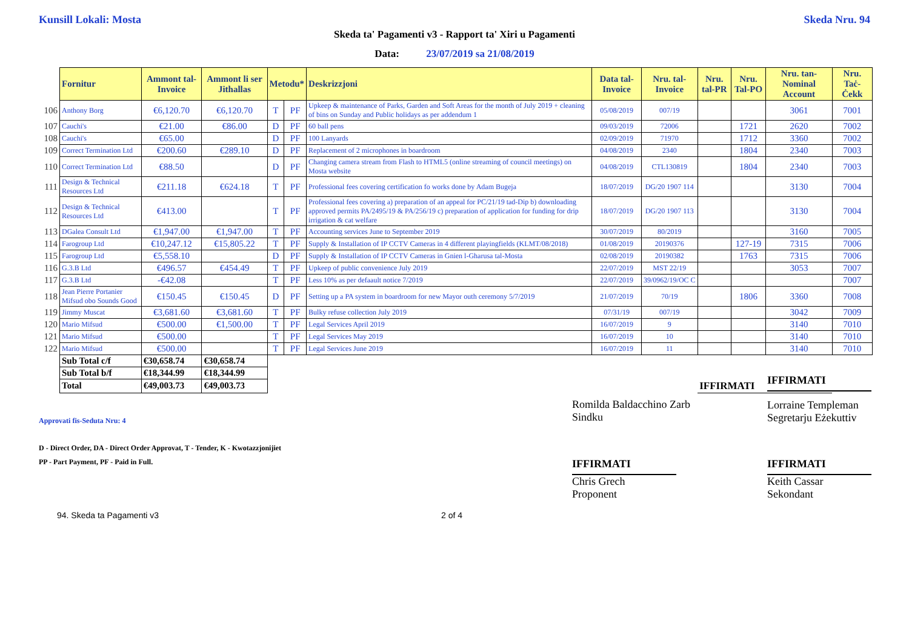Kunsill Lokali: Mosta Skeda Nru. 94
Skeda ta' Pagamenti v3 - Rapport ta' Xiri u Pagamenti
Data: 23/07/2019 sa 21/08/2019
| | Fornitur | Ammont tal-Invoice | Ammont li ser Jithallas | Metodu* | | Deskrizzjoni | Data tal-Invoice | Nru. tal-Invoice | Nru. tal-PR | Nru. Tal-PO | Nru. tan-Nominal Account | Nru. Taċ-Ċekk |
| --- | --- | --- | --- | --- | --- | --- | --- | --- | --- | --- | --- | --- |
| 106 | Anthony Borg | €6,120.70 | €6,120.70 | T | PF | Upkeep & maintenance of Parks, Garden and Soft Areas for the month of July 2019 + cleaning of bins on Sunday and Public holidays as per addendum 1 | 05/08/2019 | 007/19 | | | 3061 | 7001 |
| 107 | Cauchi's | €21.00 | €86.00 | D | PF | 60 ball pens | 09/03/2019 | 72006 | | 1721 | 2620 | 7002 |
| 108 | Cauchi's | €65.00 | | D | PF | 100 Lanyards | 02/09/2019 | 71970 | | 1712 | 3360 | 7002 |
| 109 | Correct Termination Ltd | €200.60 | €289.10 | D | PF | Replacement of 2 microphones in boardroom | 04/08/2019 | 2340 | | 1804 | 2340 | 7003 |
| 110 | Correct Termination Ltd | €88.50 | | D | PF | Changing camera stream from Flash to HTML5 (online streaming of council meetings) on Mosta website | 04/08/2019 | CTL130819 | | 1804 | 2340 | 7003 |
| 111 | Design & Technical Resources Ltd | €211.18 | €624.18 | T | PF | Professional fees covering certification fo works done by Adam Bugeja | 18/07/2019 | DG/20 1907 114 | | | 3130 | 7004 |
| 112 | Design & Technical Resources Ltd | €413.00 | | T | PF | Professional fees covering a) preparation of an appeal for PC/21/19 tad-Dip b) downloading approved permits PA/2495/19 & PA/256/19 c) preparation of application for funding for drip irrigation & cat welfare | 18/07/2019 | DG/20 1907 113 | | | 3130 | 7004 |
| 113 | DGalea Consult Ltd | €1,947.00 | €1,947.00 | T | PF | Accounting services June to September 2019 | 30/07/2019 | 80/2019 | | | 3160 | 7005 |
| 114 | Farogroup Ltd | €10,247.12 | €15,805.22 | T | PF | Supply & Installation of IP CCTV Cameras in 4 different playingfields (KLMT/08/2018) | 01/08/2019 | 20190376 | | 127-19 | 7315 | 7006 |
| 115 | Farogroup Ltd | €5,558.10 | | D | PF | Supply & Installation of IP CCTV Cameras in Gnien l-Gharusa tal-Mosta | 02/08/2019 | 20190382 | | 1763 | 7315 | 7006 |
| 116 | G.3.B Ltd | €496.57 | €454.49 | T | PF | Upkeep of public convenience July 2019 | 22/07/2019 | MST 22/19 | | | 3053 | 7007 |
| 117 | G.3.B Ltd | -€42.08 | | T | PF | Less 10% as per defaault notice 7/2019 | 22/07/2019 | 39/0962/19/OC C | | | | 7007 |
| 118 | Jean Pierre Portanier Mifsud obo Sounds Good | €150.45 | €150.45 | D | PF | Setting up a PA system in boardroom for new Mayor outh ceremony 5/7/2019 | 21/07/2019 | 70/19 | | 1806 | 3360 | 7008 |
| 119 | Jimmy Muscat | €3,681.60 | €3,681.60 | T | PF | Bulky refuse collection July 2019 | 07/31/19 | 007/19 | | | 3042 | 7009 |
| 120 | Mario Mifsud | €500.00 | €1,500.00 | T | PF | Legal Services April 2019 | 16/07/2019 | 9 | | | 3140 | 7010 |
| 121 | Mario Mifsud | €500.00 | | T | PF | Legal Services May 2019 | 16/07/2019 | 10 | | | 3140 | 7010 |
| 122 | Mario Mifsud | €500.00 | | T | PF | Legal Services June 2019 | 16/07/2019 | 11 | | | 3140 | 7010 |
| | Sub Total c/f | €30,658.74 | €30,658.74 | | | | | | | | | |
| | Sub Total b/f | €18,344.99 | €18,344.99 | | | | | | | | | |
| | Total | €49,003.73 | €49,003.73 | | | | | | IFFIRMATI | | | |
Approvati fis-Seduta Nru: 4
Romilda Baldacchino Zarb
Sindku
IFFIRMATI
Lorraine Templeman
Segretarju Eżekuttiv
D - Direct Order, DA - Direct Order Approvat, T - Tender, K - Kwotazzjonijiet
PP - Part Payment, PF - Paid in Full.
IFFIRMATI
Chris Grech
Proponent
IFFIRMATI
Keith Cassar
Sekondant
94. Skeda ta Pagamenti v3 2 of 4